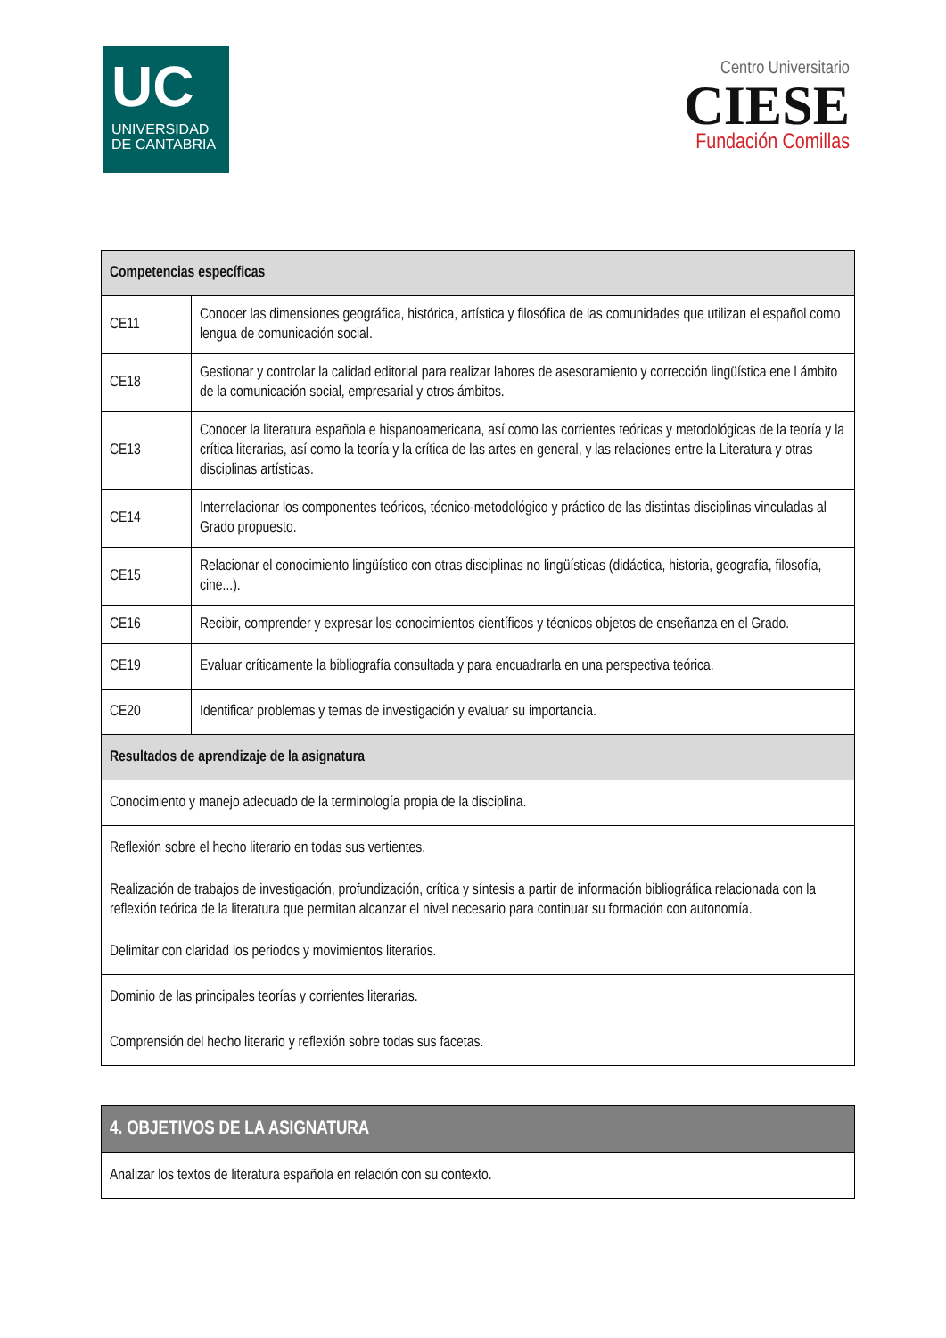UC
UNIVERSIDAD
DE CANTABRIA
Centro Universitario
CIESE
Fundación Comillas
| Competencias específicas | |
| --- | --- |
| CE11 | Conocer las dimensiones geográfica, histórica, artística y filosófica de las comunidades que utilizan el español como lengua de comunicación social. |
| CE18 | Gestionar y controlar la calidad editorial para realizar labores de asesoramiento y corrección lingüística ene l ámbito de la comunicación social, empresarial y otros ámbitos. |
| CE13 | Conocer la literatura española e hispanoamericana, así como las corrientes teóricas y metodológicas de la teoría y la crítica literarias, así como la teoría y la crítica de las artes en general, y las relaciones entre la Literatura y otras disciplinas artísticas. |
| CE14 | Interrelacionar los componentes teóricos, técnico-metodológico y práctico de las distintas disciplinas vinculadas al Grado propuesto. |
| CE15 | Relacionar el conocimiento lingüístico con otras disciplinas no lingüísticas (didáctica, historia, geografía, filosofía, cine...). |
| CE16 | Recibir, comprender y expresar los conocimientos científicos y técnicos objetos de enseñanza en el Grado. |
| CE19 | Evaluar críticamente la bibliografía consultada y para encuadrarla en una perspectiva teórica. |
| CE20 | Identificar problemas y temas de investigación y evaluar su importancia. |
| Resultados de aprendizaje de la asignatura | |
| Conocimiento y manejo adecuado de la terminología propia de la disciplina. | |
| Reflexión sobre el hecho literario en todas sus vertientes. | |
| Realización de trabajos de investigación, profundización, crítica y síntesis a partir de información bibliográfica relacionada con la reflexión teórica de la literatura que permitan alcanzar el nivel necesario para continuar su formación con autonomía. | |
| Delimitar con claridad los periodos y movimientos literarios. | |
| Dominio de las principales teorías y corrientes literarias. | |
| Comprensión del hecho literario y reflexión sobre todas sus facetas. | |
| 4. OBJETIVOS DE LA ASIGNATURA |
| --- |
| Analizar los textos de literatura española en relación con su contexto. |